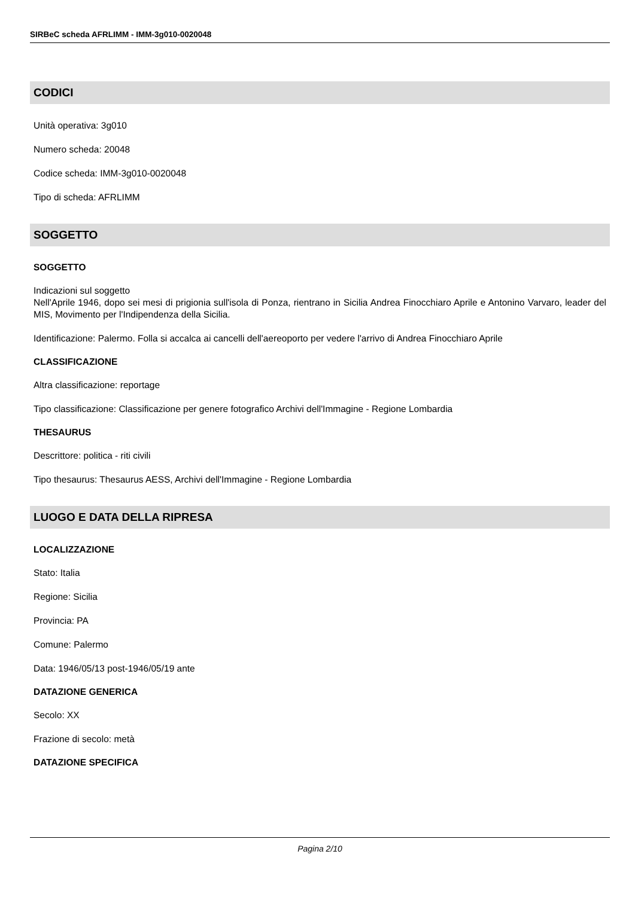SIRBeC scheda AFRLIMM - IMM-3g010-0020048
CODICI
Unità operativa: 3g010
Numero scheda: 20048
Codice scheda: IMM-3g010-0020048
Tipo di scheda: AFRLIMM
SOGGETTO
SOGGETTO
Indicazioni sul soggetto
Nell'Aprile 1946, dopo sei mesi di prigionia sull'isola di Ponza, rientrano in Sicilia Andrea Finocchiaro Aprile e Antonino Varvaro, leader del MIS, Movimento per l'Indipendenza della Sicilia.
Identificazione: Palermo. Folla si accalca ai cancelli dell'aereoporto per vedere l'arrivo di Andrea Finocchiaro Aprile
CLASSIFICAZIONE
Altra classificazione: reportage
Tipo classificazione: Classificazione per genere fotografico Archivi dell'Immagine - Regione Lombardia
THESAURUS
Descrittore: politica - riti civili
Tipo thesaurus: Thesaurus AESS, Archivi dell'Immagine - Regione Lombardia
LUOGO E DATA DELLA RIPRESA
LOCALIZZAZIONE
Stato: Italia
Regione: Sicilia
Provincia: PA
Comune: Palermo
Data: 1946/05/13 post-1946/05/19 ante
DATAZIONE GENERICA
Secolo: XX
Frazione di secolo: metà
DATAZIONE SPECIFICA
Pagina 2/10